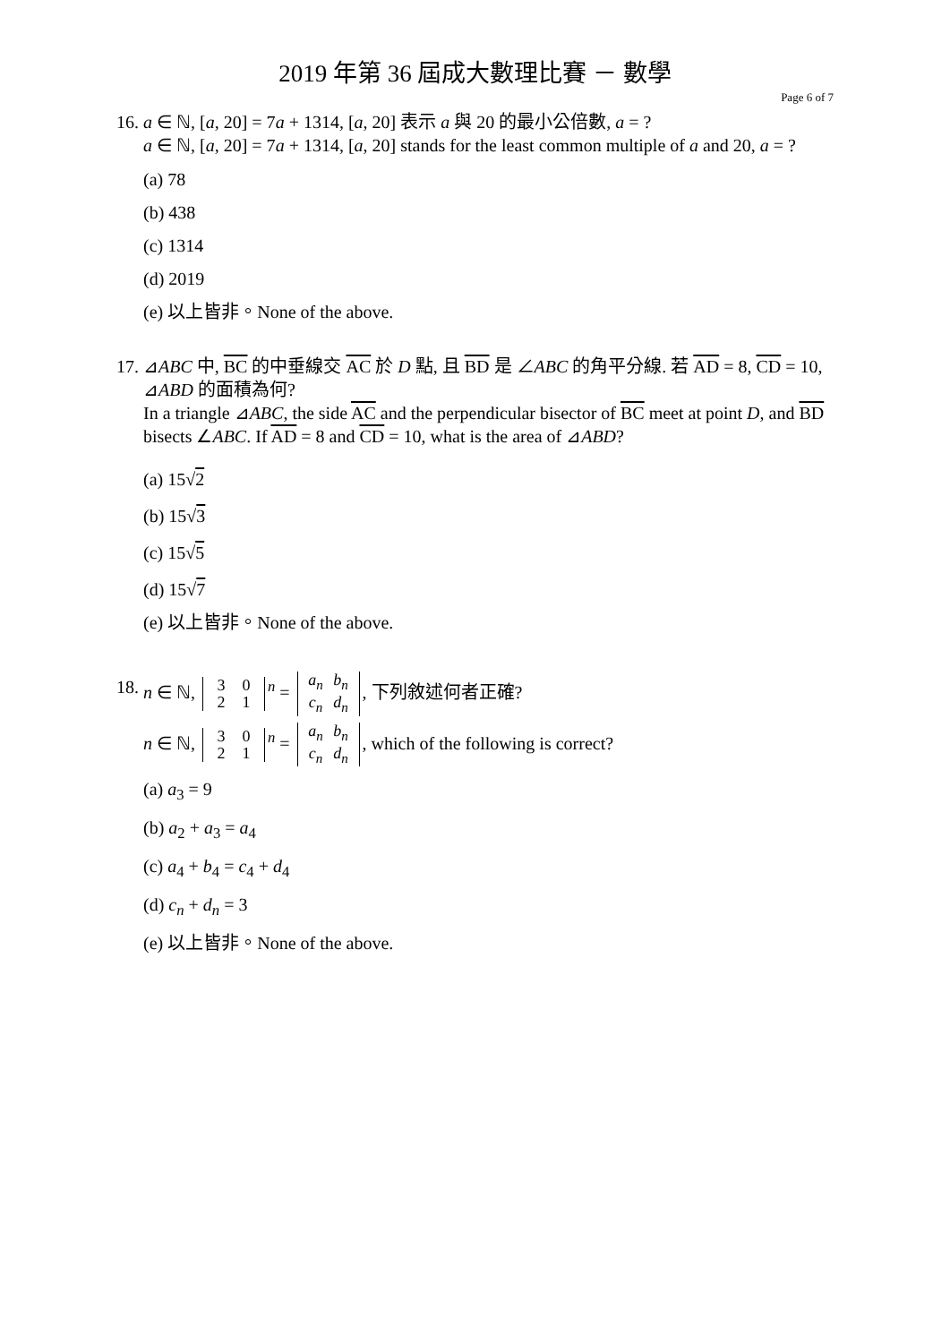2019 年第 36 屆成大數理比賽 － 數學
Page 6 of 7
16.
a ∈ ℕ, [a, 20] = 7a + 1314, [a, 20] 表示 a 與 20 的最小公倍數, a = ?
a ∈ ℕ, [a, 20] = 7a + 1314, [a, 20] stands for the least common multiple of a and 20, a = ?
(a) 78
(b) 438
(c) 1314
(d) 2019
(e) 以上皆非。None of the above.
17.
⊿ABC 中, BC 的中垂線交 AC 於 D 點, 且 BD 是 ∠ABC 的角平分線. 若 AD = 8, CD = 10, ⊿ABD 的面積為何?
In a triangle ⊿ABC, the side AC and the perpendicular bisector of BC meet at point D, and BD bisects ∠ABC. If AD = 8 and CD = 10, what is the area of ⊿ABD?
(a) 15√2
(b) 15√3
(c) 15√5
(d) 15√7
(e) 以上皆非。None of the above.
18.
n ∈ ℕ, 3 0
2 1<sup>n</sup> = a<sub>n</sub> b<sub>n</sub>
c<sub>n</sub> d<sub>n</sub>, 下列敘述何者正確?
n ∈ ℕ, 3 0
2 1<sup>n</sup> = a<sub>n</sub> b<sub>n</sub>
c<sub>n</sub> d<sub>n</sub>, which of the following is correct?
(a) a<sub>3</sub> = 9
(b) a<sub>2</sub> + a<sub>3</sub> = a<sub>4</sub>
(c) a<sub>4</sub> + b<sub>4</sub> = c<sub>4</sub> + d<sub>4</sub>
(d) c<sub>n</sub> + d<sub>n</sub> = 3
(e) 以上皆非。None of the above.